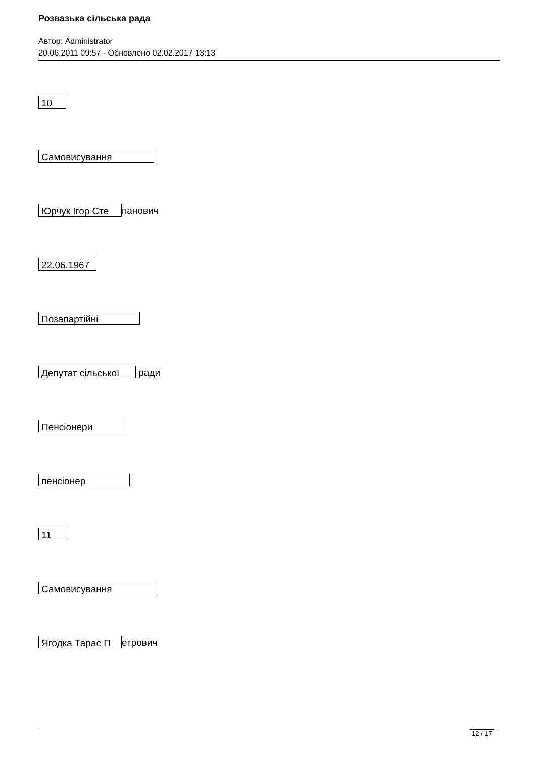Розвазька сільська рада
Автор: Administrator
20.06.2011 09:57 - Обновлено 02.02.2017 13:13
10
Самовисування
Юрчук Ігор Сте панович
22.06.1967
Позапартійні
Депутат сільської ради
Пенсіонери
пенсіонер
11
Самовисування
Ягодка Тарас П етрович
12 / 17